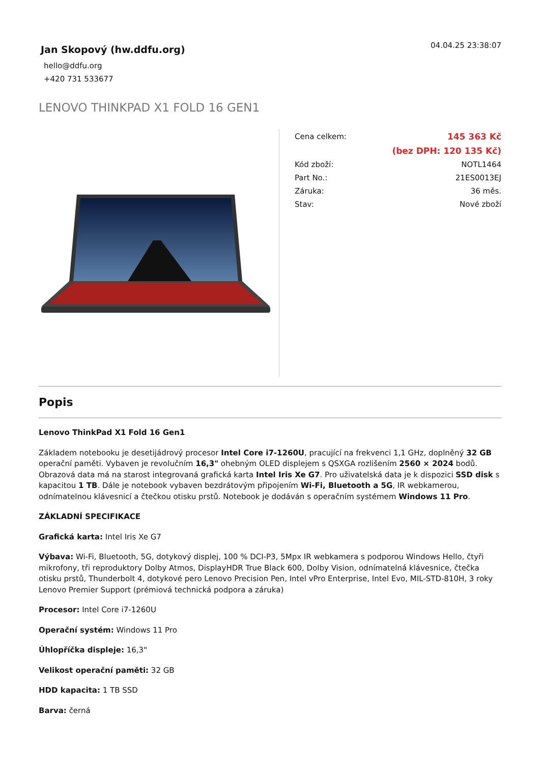Jan Skopový (hw.ddfu.org)
hello@ddfu.org
+420 731 533677
04.04.25 23:38:07
LENOVO THINKPAD X1 FOLD 16 GEN1
| Cena celkem: | 145 363 Kč |
| | (bez DPH: 120 135 Kč) |
| Kód zboží: | NOTL1464 |
| Part No.: | 21ES0013EJ |
| Záruka: | 36 měs. |
| Stav: | Nové zboží |
Popis
Lenovo ThinkPad X1 Fold 16 Gen1
Základem notebooku je desetijádrový procesor Intel Core i7-1260U, pracující na frekvenci 1,1 GHz, doplněný 32 GB operační paměti. Vybaven je revolučním 16,3" ohebným OLED displejem s QSXGA rozlišením 2560 × 2024 bodů. Obrazová data má na starost integrovaná grafická karta Intel Iris Xe G7. Pro uživatelská data je k dispozici SSD disk s kapacitou 1 TB. Dále je notebook vybaven bezdrátovým připojením Wi-Fi, Bluetooth a 5G, IR webkamerou, odnímatelnou klávesnicí a čtečkou otisku prstů. Notebook je dodáván s operačním systémem Windows 11 Pro.
ZÁKLADNÍ SPECIFIKACE
Grafická karta: Intel Iris Xe G7
Výbava: Wi-Fi, Bluetooth, 5G, dotykový displej, 100 % DCI-P3, 5Mpx IR webkamera s podporou Windows Hello, čtyři mikrofony, tři reproduktory Dolby Atmos, DisplayHDR True Black 600, Dolby Vision, odnímatelná klávesnice, čtečka otisku prstů, Thunderbolt 4, dotykové pero Lenovo Precision Pen, Intel vPro Enterprise, Intel Evo, MIL-STD-810H, 3 roky Lenovo Premier Support (prémiová technická podpora a záruka)
Procesor: Intel Core i7-1260U
Operační systém: Windows 11 Pro
Úhlopříčka displeje: 16,3"
Velikost operační paměti: 32 GB
HDD kapacita: 1 TB SSD
Barva: černá